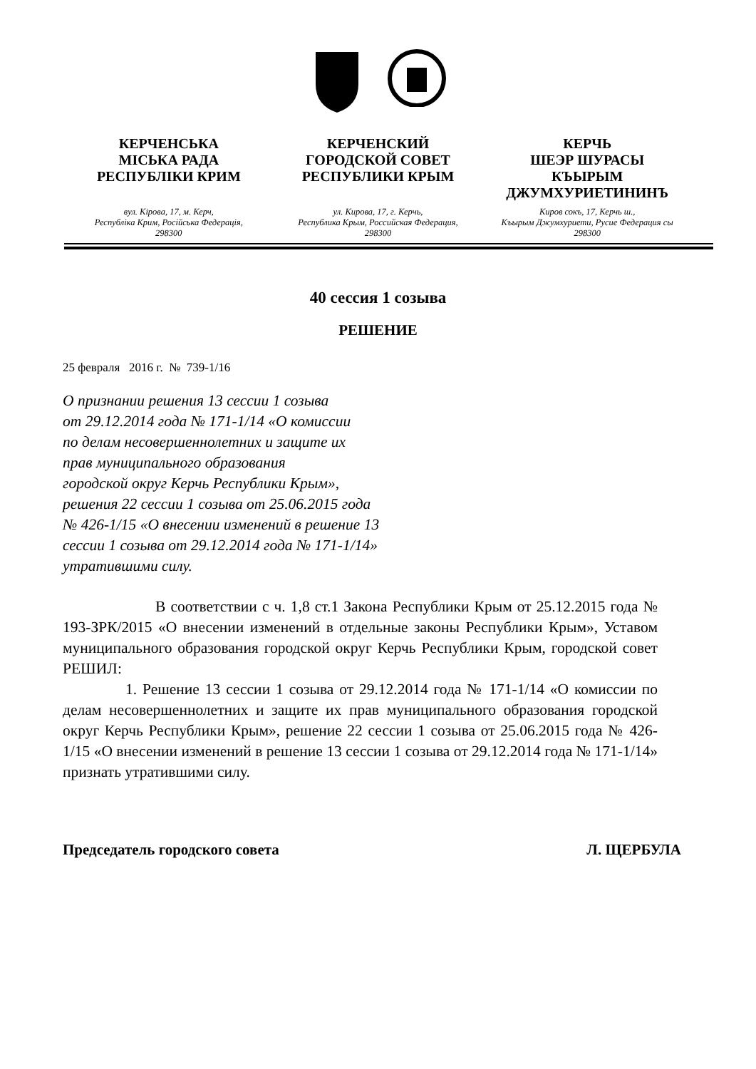КЕРЧЕНСЬКА
МІСЬКА РАДА
РЕСПУБЛІКИ КРИМ
вул. Кірова, 17, м. Керч,
Республіка Крим, Російська Федерація,
298300
КЕРЧЕНСКИЙ
ГОРОДСКОЙ СОВЕТ
РЕСПУБЛИКИ КРЫМ
ул. Кирова, 17, г. Керчь,
Республика Крым, Российская Федерация,
298300
КЕРЧЬ
ШЕЭР ШУРАСЫ
КЪЫРЫМ
ДЖУМХУРИЕТИНИНЪ
Киров сокъ, 17, Керчь ш.,
Къырым Джумхуриети, Русие Федерация сы
298300
40 сессия 1 созыва
РЕШЕНИЕ
25 февраля 2016 г. № 739-1/16
О признании решения 13 сессии 1 созыва
от 29.12.2014 года № 171-1/14 «О комиссии
по делам несовершеннолетних и защите их
прав муниципального образования
городской округ Керчь Республики Крым»,
решения 22 сессии 1 созыва от 25.06.2015 года
№ 426-1/15 «О внесении изменений в решение 13
сессии 1 созыва от 29.12.2014 года № 171-1/14»
утратившими силу.
В соответствии с ч. 1,8 ст.1 Закона Республики Крым от 25.12.2015 года № 193-ЗРК/2015 «О внесении изменений в отдельные законы Республики Крым», Уставом муниципального образования городской округ Керчь Республики Крым, городской совет РЕШИЛ:
1. Решение 13 сессии 1 созыва от 29.12.2014 года № 171-1/14 «О комиссии по делам несовершеннолетних и защите их прав муниципального образования городской округ Керчь Республики Крым», решение 22 сессии 1 созыва от 25.06.2015 года № 426-1/15 «О внесении изменений в решение 13 сессии 1 созыва от 29.12.2014 года № 171-1/14» признать утратившими силу.
Председатель городского совета Л. ЩЕРБУЛА